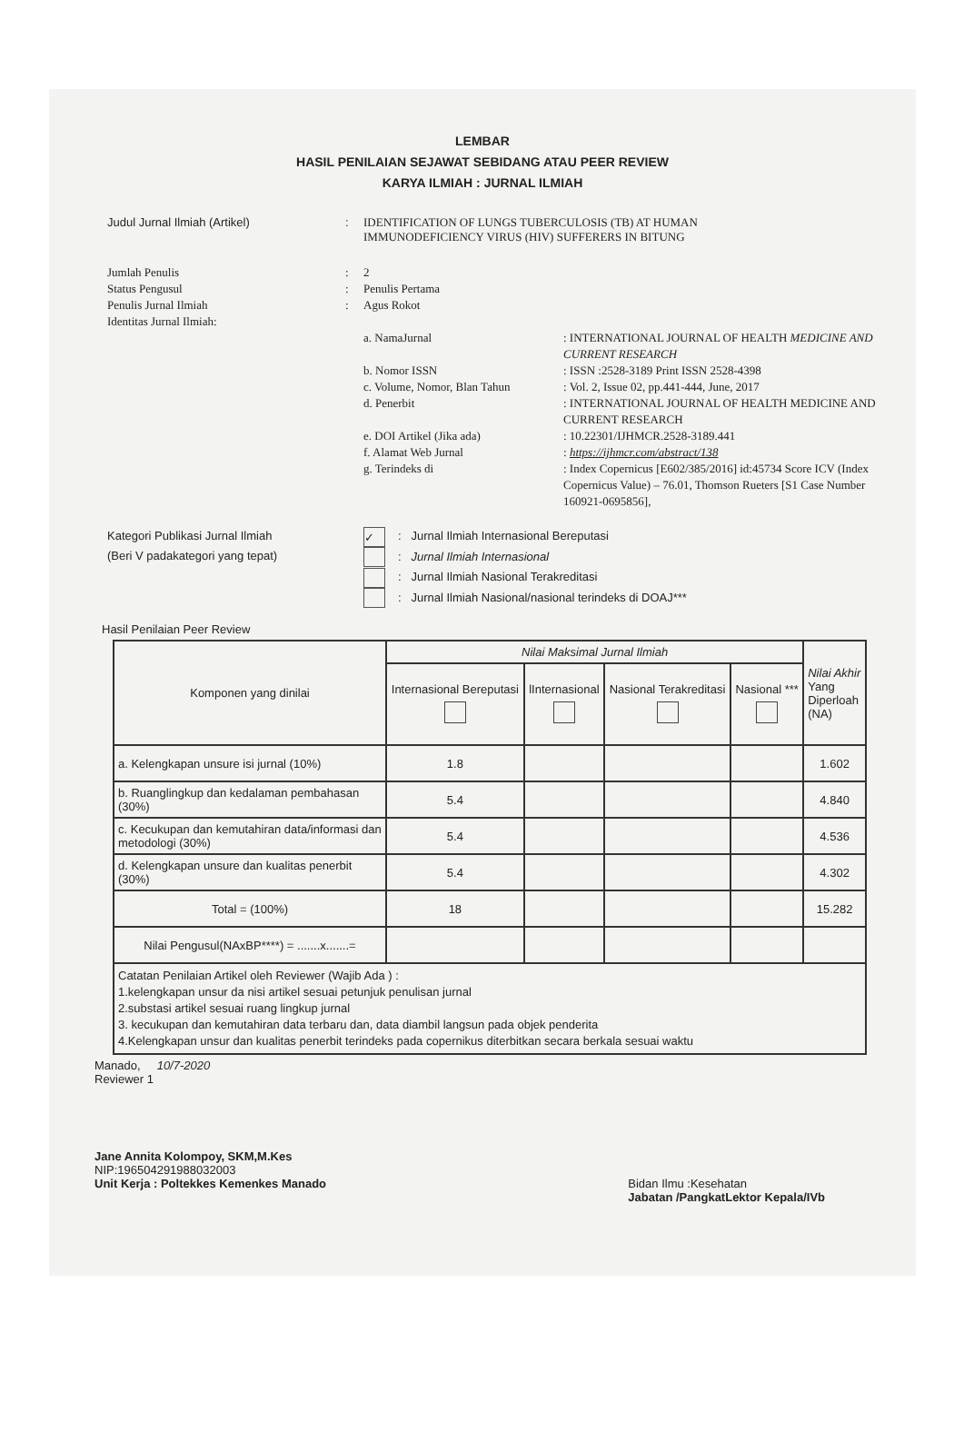LEMBAR
HASIL PENILAIAN SEJAWAT SEBIDANG ATAU PEER REVIEW
KARYA ILMIAH : JURNAL ILMIAH
Judul Jurnal Ilmiah (Artikel) : IDENTIFICATION OF LUNGS TUBERCULOSIS (TB) AT HUMAN IMMUNODEFICIENCY VIRUS (HIV) SUFFERERS IN BITUNG
Jumlah Penulis : 2
Status Pengusul : Penulis Pertama
Penulis Jurnal Ilmiah : Agus Rokot
Identitas Jurnal Ilmiah:
a. NamaJurnal : INTERNATIONAL JOURNAL OF HEALTH MEDICINE AND CURRENT RESEARCH
b. Nomor ISSN : ISSN :2528-3189 Print ISSN 2528-4398
c. Volume, Nomor, Blan Tahun : Vol. 2, Issue 02, pp.441-444, June, 2017
d. Penerbit : INTERNATIONAL JOURNAL OF HEALTH MEDICINE AND CURRENT RESEARCH
e. DOI Artikel (Jika ada) : 10.22301/IJHMCR.2528-3189.441
f. Alamat Web Jurnal : https://ijhmcr.com/abstract/138
g. Terindeks di : Index Copernicus [E602/385/2016] id:45734 Score ICV (Index Copernicus Value) – 76.01, Thomson Rueters [S1 Case Number 160921-0695856],
Kategori Publikasi Jurnal Ilmiah
(Beri V padakategori yang tepat)
✓: Jurnal Ilmiah Internasional Bereputasi
: Jurnal Ilmiah Internasional
: Jurnal Ilmiah Nasional Terakreditasi
: Jurnal Ilmiah Nasional/nasional terindeks di DOAJ***
Hasil Penilaian Peer Review
| Komponen yang dinilai | Nilai Maksimal Jurnal Ilmiah | | | | Nilai Akhir Yang Diperloah (NA) |
| --- | --- | --- | --- | --- | --- |
| | Internasional Bereputasi | lInternasional | Nasional Terakreditasi | Nasional *** | |
| a. Kelengkapan unsure isi jurnal (10%) | 1.8 | | | | 1.602 |
| b. Ruanglingkup dan kedalaman pembahasan (30%) | 5.4 | | | | 4.840 |
| c. Kecukupan dan kemutahiran data/informasi dan metodologi (30%) | 5.4 | | | | 4.536 |
| d. Kelengkapan unsure dan kualitas penerbit (30%) | 5.4 | | | | 4.302 |
| Total = (100%) | 18 | | | | 15.282 |
| Nilai Pengusul(NAxBP****) = .......x.......= | | | | | |
| Catatan Penilaian Artikel oleh Reviewer (Wajib Ada ) : 1.kelengkapan unsur da nisi artikel sesuai petunjuk penulisan jurnal 2.substasi artikel sesuai ruang lingkup jurnal 3. kecukupan dan kemutahiran data terbaru dan, data diambil langsun pada objek penderita 4.Kelengkapan unsur dan kualitas penerbit terindeks pada copernikus diterbitkan secara berkala sesuai waktu | | | | | |
Manado, 10/7-2020
Reviewer 1
Jane Annita Kolompoy, SKM,M.Kes
NIP:196504291988032003
Unit Kerja : Poltekkes Kemenkes Manado
Bidan Ilmu :Kesehatan
Jabatan /PangkatLektor Kepala/IVb